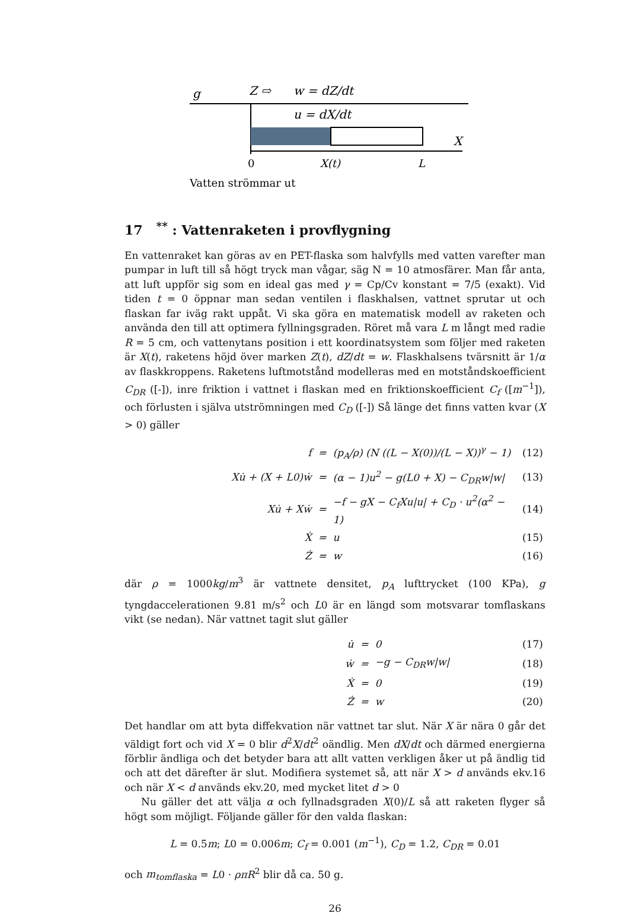g
Z ⇨
w = dZ/dt
u = dX/dt
X
0
X(t)
L
Vatten strömmar ut
17 <sup>**</sup> : Vattenraketen i provflygning
En vattenraket kan göras av en PET-flaska som halvfylls med vatten varefter man pumpar in luft till så högt tryck man vågar, säg N = 10 atmosfärer. Man får anta, att luft uppför sig som en ideal gas med γ = Cp/Cv konstant = 7/5 (exakt). Vid tiden t = 0 öppnar man sedan ventilen i flaskhalsen, vattnet sprutar ut och flaskan far iväg rakt uppåt. Vi ska göra en matematisk modell av raketen och använda den till att optimera fyllningsgraden. Röret må vara L m långt med radie R = 5 cm, och vattenytans position i ett koordinatsystem som följer med raketen är X(t), raketens höjd över marken Z(t), dZ/dt = w. Flaskhalsens tvärsnitt är 1/α av flaskkroppens. Raketens luftmotstånd modelleras med en motståndskoefficient C<sub>DR</sub> ([-]), inre friktion i vattnet i flaskan med en friktionskoefficient C<sub>f</sub> ([m<sup>−1</sup>]), och förlusten i själva utströmningen med C<sub>D</sub> ([-]) Så länge det finns vatten kvar (X > 0) gäller
| f | = | (p<sub>A</sub>/ρ) (N ((L − X(0))/(L − X))<sup>γ</sup> − 1) | (12) |
| Xu̇ + (X + L0)ẇ | = | (α − 1)u<sup>2</sup> − g(L0 + X) − C<sub>DR</sub>w/w/ | (13) |
| Xu̇ + Xẇ | = | −f − gX − C<sub>f</sub>Xu/u/ + C<sub>D</sub> · u<sup>2</sup>(α<sup>2</sup> − 1) | (14) |
| Ẋ | = | u | (15) |
| Ż | = | w | (16) |
där ρ = 1000kg/m<sup>3</sup> är vattnete densitet, p<sub>A</sub> lufttrycket (100 KPa), g tyngdaccelerationen 9.81 m/s<sup>2</sup> och L0 är en längd som motsvarar tomflaskans vikt (se nedan). När vattnet tagit slut gäller
| u̇ | = | 0 | (17) |
| ẇ | = | −g − C<sub>DR</sub>w/w/ | (18) |
| Ẋ | = | 0 | (19) |
| Ż | = | w | (20) |
Det handlar om att byta diffekvation när vattnet tar slut. När X är nära 0 går det väldigt fort och vid X = 0 blir d<sup>2</sup>X/dt<sup>2</sup> oändlig. Men dX/dt och därmed energierna förblir ändliga och det betyder bara att allt vatten verkligen åker ut på ändlig tid och att det därefter är slut. Modifiera systemet så, att när X > d används ekv.16 och när X < d används ekv.20, med mycket litet d > 0
Nu gäller det att välja α och fyllnadsgraden X(0)/L så att raketen flyger så högt som möjligt. Följande gäller för den valda flaskan:
L = 0.5m; L0 = 0.006m; C<sub>f</sub> = 0.001 (m<sup>−1</sup>), C<sub>D</sub> = 1.2, C<sub>DR</sub> = 0.01
och m<sub>tomflaska</sub> = L0 · ρπR<sup>2</sup> blir då ca. 50 g.
26